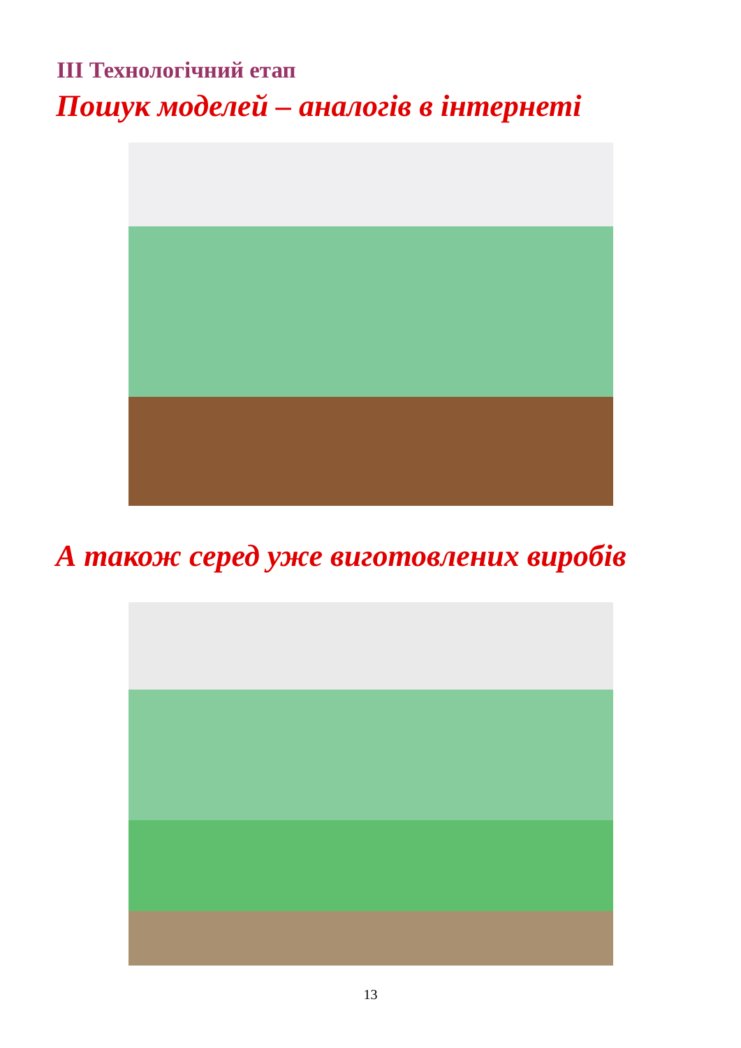ІІІ Технологічний етап
Пошук моделей – аналогів в інтернеті
А також серед уже виготовлених виробів
13